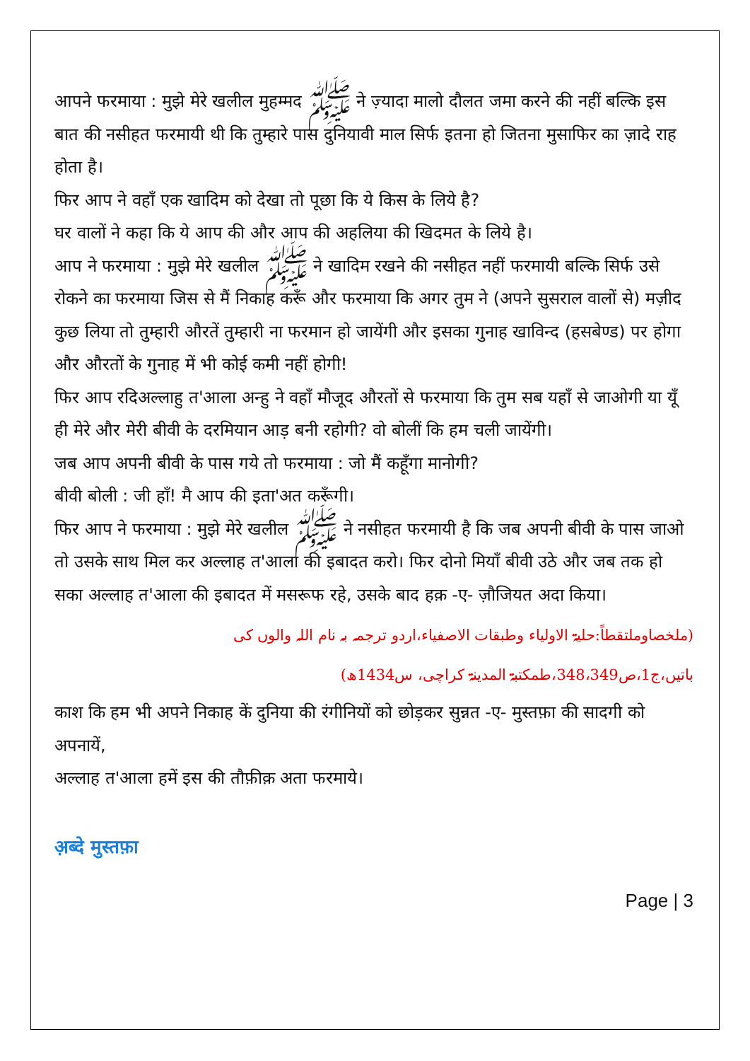आपने फरमाया : मुझे मेरे खलील मुहम्मद ﷺ ने ज़्यादा मालो दौलत जमा करने की नहीं बल्कि इस बात की नसीहत फरमायी थी कि तुम्हारे पास दुनियावी माल सिर्फ इतना हो जितना मुसाफिर का ज़ादे राह होता है।
फिर आप ने वहाँ एक खादिम को देखा तो पूछा कि ये किस के लिये है?
घर वालों ने कहा कि ये आप की और आप की अहलिया की खिदमत के लिये है।
आप ने फरमाया : मुझे मेरे खलील ﷺ ने खादिम रखने की नसीहत नहीं फरमायी बल्कि सिर्फ उसे रोकने का फरमाया जिस से मैं निकाह करूँ और फरमाया कि अगर तुम ने (अपने सुसराल वालों से) मज़ीद कुछ लिया तो तुम्हारी औरतें तुम्हारी ना फरमान हो जायेंगी और इसका गुनाह खाविन्द (हसबेण्ड) पर होगा और औरतों के गुनाह में भी कोई कमी नहीं होगी!
फिर आप रदिअल्लाहु त'आला अन्हु ने वहाँ मौजूद औरतों से फरमाया कि तुम सब यहाँ से जाओगी या यूँ ही मेरे और मेरी बीवी के दरमियान आड़ बनी रहोगी? वो बोलीं कि हम चली जायेंगी।
जब आप अपनी बीवी के पास गये तो फरमाया : जो मैं कहूँगा मानोगी?
बीवी बोली : जी हाँ! मै आप की इता'अत करूँगी।
फिर आप ने फरमाया : मुझे मेरे खलील ﷺ ने नसीहत फरमायी है कि जब अपनी बीवी के पास जाओ तो उसके साथ मिल कर अल्लाह त'आला की इबादत करो। फिर दोनो मियाँ बीवी उठे और जब तक हो सका अल्लाह त'आला की इबादत में मसरूफ रहे, उसके बाद हक़ -ए- ज़ौजियत अदा किया।
(ملخصاوملتقطاً:حلیۃ الاولیاء وطبقات الاصفیاء،اردو ترجمہ بہ نام اللہ والوں کی باتیں،ج1،ص348،349،طمکتبۃ المدینۃ کراچی، س1434ھ)
काश कि हम भी अपने निकाह कें दुनिया की रंगीनियों को छोड़कर सुन्नत -ए- मुस्तफ़ा की सादगी को अपनायें,
अल्लाह त'आला हमें इस की तौफ़ीक़ अता फरमाये।
अ़ब्दे मुस्तफ़ा
Page | 3